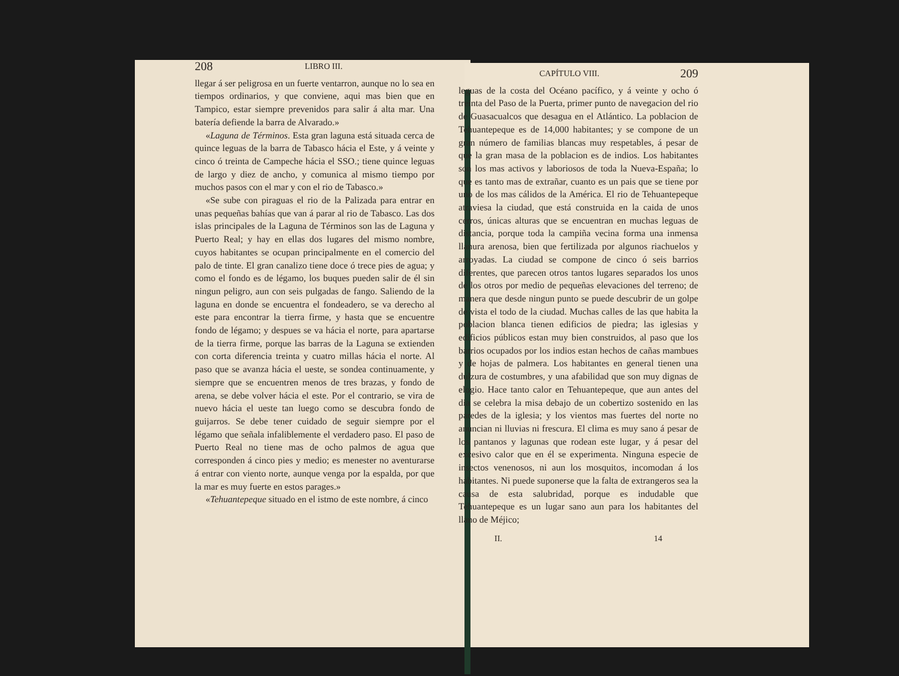208 LIBRO III.
llegar á ser peligrosa en un fuerte ventarron, aunque no lo sea en tiempos ordinarios, y que conviene, aqui mas bien que en Tampico, estar siempre prevenidos para salir á alta mar. Una batería defiende la barra de Alvarado.»
«Laguna de Términos. Esta gran laguna está situada cerca de quince leguas de la barra de Tabasco hácia el Este, y á veinte y cinco ó treinta de Campeche hácia el SSO.; tiene quince leguas de largo y diez de ancho, y comunica al mismo tiempo por muchos pasos con el mar y con el rio de Tabasco.»
«Se sube con piraguas el rio de la Palizada para entrar en unas pequeñas bahías que van á parar al rio de Tabasco. Las dos islas principales de la Laguna de Términos son las de Laguna y Puerto Real; y hay en ellas dos lugares del mismo nombre, cuyos habitantes se ocupan principalmente en el comercio del palo de tinte. El gran canalizo tiene doce ó trece pies de agua; y como el fondo es de légamo, los buques pueden salir de él sin ningun peligro, aun con seis pulgadas de fango. Saliendo de la laguna en donde se encuentra el fondeadero, se va derecho al este para encontrar la tierra firme, y hasta que se encuentre fondo de légamo; y despues se va hácia el norte, para apartarse de la tierra firme, porque las barras de la Laguna se extienden con corta diferencia treinta y cuatro millas hácia el norte. Al paso que se avanza hácia el ueste, se sondea continuamente, y siempre que se encuentren menos de tres brazas, y fondo de arena, se debe volver hácia el este. Por el contrario, se vira de nuevo hácia el ueste tan luego como se descubra fondo de guijarros. Se debe tener cuidado de seguir siempre por el légamo que señala infaliblemente el verdadero paso. El paso de Puerto Real no tiene mas de ocho palmos de agua que corresponden á cinco pies y medio; es menester no aventurarse á entrar con viento norte, aunque venga por la espalda, por que la mar es muy fuerte en estos parages.»
«Tehuantepeque situado en el istmo de este nombre, á cinco
CAPÍTULO VIII. 209
leguas de la costa del Océano pacífico, y á veinte y ocho ó treinta del Paso de la Puerta, primer punto de navegacion del rio de Guasacualcos que desagua en el Atlántico. La poblacion de Tehuantepeque es de 14,000 habitantes; y se compone de un gran número de familias blancas muy respetables, á pesar de que la gran masa de la poblacion es de indios. Los habitantes son los mas activos y laboriosos de toda la Nueva-España; lo que es tanto mas de extrañar, cuanto es un pais que se tiene por uno de los mas cálidos de la América. El rio de Tehuantepeque atraviesa la ciudad, que está construida en la caida de unos cerros, únicas alturas que se encuentran en muchas leguas de distancia, porque toda la campiña vecina forma una inmensa llanura arenosa, bien que fertilizada por algunos riachuelos y arroyadas. La ciudad se compone de cinco ó seis barrios diferentes, que parecen otros tantos lugares separados los unos de los otros por medio de pequeñas elevaciones del terreno; de manera que desde ningun punto se puede descubrir de un golpe de vista el todo de la ciudad. Muchas calles de las que habita la poblacion blanca tienen edificios de piedra; las iglesias y edificios públicos estan muy bien construidos, al paso que los barrios ocupados por los indios estan hechos de cañas mambues y de hojas de palmera. Los habitantes en general tienen una dulzura de costumbres, y una afabilidad que son muy dignas de elogio. Hace tanto calor en Tehuantepeque, que aun antes del dia se celebra la misa debajo de un cobertizo sostenido en las paredes de la iglesia; y los vientos mas fuertes del norte no anuncian ni lluvias ni frescura. El clima es muy sano á pesar de los pantanos y lagunas que rodean este lugar, y á pesar del excesivo calor que en él se experimenta. Ninguna especie de insectos venenosos, ni aun los mosquitos, incomodan á los habitantes. Ni puede suponerse que la falta de extrangeros sea la causa de esta salubridad, porque es indudable que Tehuantepeque es un lugar sano aun para los habitantes del llano de Méjico;
II. 14